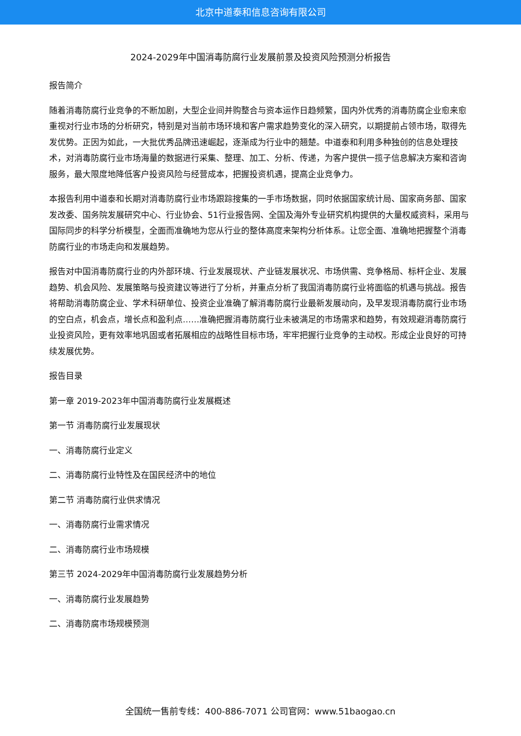北京中道泰和信息咨询有限公司
2024-2029年中国消毒防腐行业发展前景及投资风险预测分析报告
报告简介
随着消毒防腐行业竞争的不断加剧，大型企业间并购整合与资本运作日趋频繁，国内外优秀的消毒防腐企业愈来愈重视对行业市场的分析研究，特别是对当前市场环境和客户需求趋势变化的深入研究，以期提前占领市场，取得先发优势。正因为如此，一大批优秀品牌迅速崛起，逐渐成为行业中的翘楚。中道泰和利用多种独创的信息处理技术，对消毒防腐行业市场海量的数据进行采集、整理、加工、分析、传递，为客户提供一揽子信息解决方案和咨询服务，最大限度地降低客户投资风险与经营成本，把握投资机遇，提高企业竞争力。
本报告利用中道泰和长期对消毒防腐行业市场跟踪搜集的一手市场数据，同时依据国家统计局、国家商务部、国家发改委、国务院发展研究中心、行业协会、51行业报告网、全国及海外专业研究机构提供的大量权威资料，采用与国际同步的科学分析模型，全面而准确地为您从行业的整体高度来架构分析体系。让您全面、准确地把握整个消毒防腐行业的市场走向和发展趋势。
报告对中国消毒防腐行业的内外部环境、行业发展现状、产业链发展状况、市场供需、竞争格局、标杆企业、发展趋势、机会风险、发展策略与投资建议等进行了分析，并重点分析了我国消毒防腐行业将面临的机遇与挑战。报告将帮助消毒防腐企业、学术科研单位、投资企业准确了解消毒防腐行业最新发展动向，及早发现消毒防腐行业市场的空白点，机会点，增长点和盈利点……准确把握消毒防腐行业未被满足的市场需求和趋势，有效规避消毒防腐行业投资风险，更有效率地巩固或者拓展相应的战略性目标市场，牢牢把握行业竞争的主动权。形成企业良好的可持续发展优势。
报告目录
第一章 2019-2023年中国消毒防腐行业发展概述
第一节 消毒防腐行业发展现状
一、消毒防腐行业定义
二、消毒防腐行业特性及在国民经济中的地位
第二节 消毒防腐行业供求情况
一、消毒防腐行业需求情况
二、消毒防腐行业市场规模
第三节 2024-2029年中国消毒防腐行业发展趋势分析
一、消毒防腐行业发展趋势
二、消毒防腐市场规模预测
全国统一售前专线：400-886-7071 公司官网：www.51baogao.cn